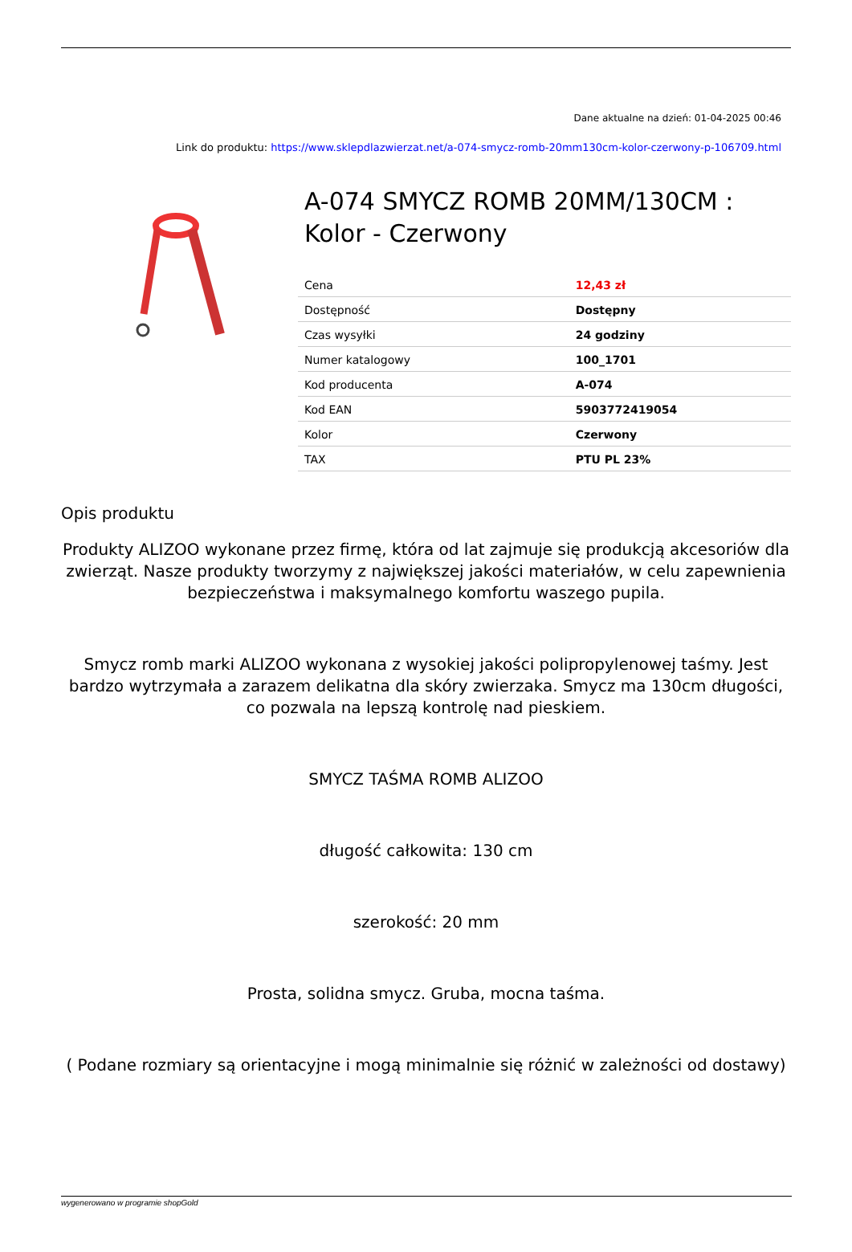Dane aktualne na dzień: 01-04-2025 00:46
Link do produktu: https://www.sklepdlazwierzat.net/a-074-smycz-romb-20mm130cm-kolor-czerwony-p-106709.html
A-074 SMYCZ ROMB 20MM/130CM : Kolor - Czerwony
| Cena | 12,43 zł |
| Dostępność | Dostępny |
| Czas wysyłki | 24 godziny |
| Numer katalogowy | 100_1701 |
| Kod producenta | A-074 |
| Kod EAN | 5903772419054 |
| Kolor | Czerwony |
| TAX | PTU PL 23% |
Opis produktu
Produkty ALIZOO wykonane przez firmę, która od lat zajmuje się produkcją akcesoriów dla zwierząt. Nasze produkty tworzymy z największej jakości materiałów, w celu zapewnienia bezpieczeństwa i maksymalnego komfortu waszego pupila.
Smycz romb marki ALIZOO wykonana z wysokiej jakości polipropylenowej taśmy. Jest bardzo wytrzymała a zarazem delikatna dla skóry zwierzaka. Smycz ma 130cm długości, co pozwala na lepszą kontrolę nad pieskiem.
SMYCZ TAŚMA ROMB ALIZOO
długość całkowita: 130 cm
szerokość: 20 mm
Prosta, solidna smycz. Gruba, mocna taśma.
( Podane rozmiary są orientacyjne i mogą minimalnie się różnić w zależności od dostawy)
wygenerowano w programie shopGold